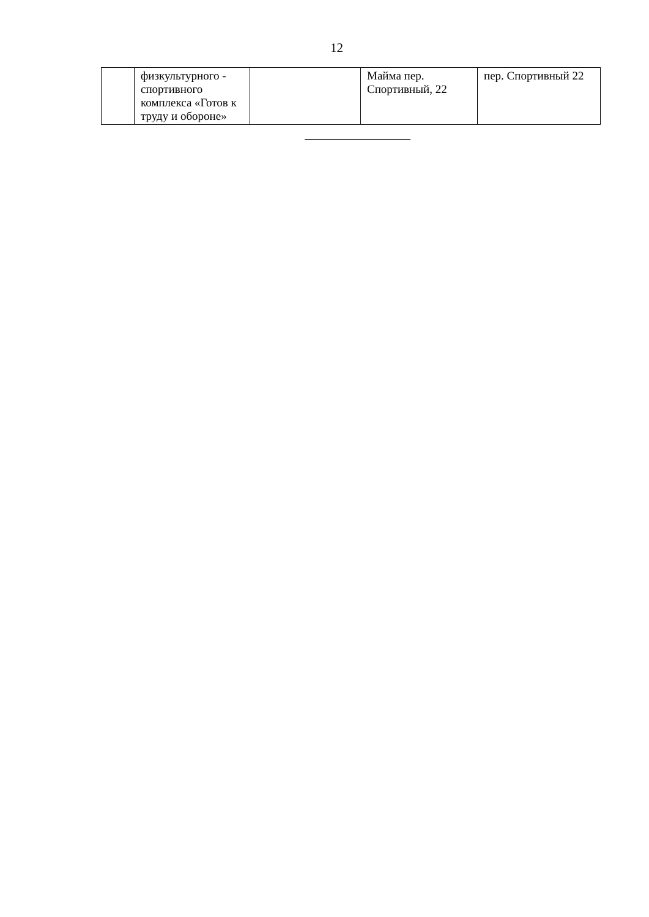12
| | физкультурного - спортивного комплекса «Готов к труду и обороне» | | Майма пер. Спортивный, 22 | пер. Спортивный 22 |